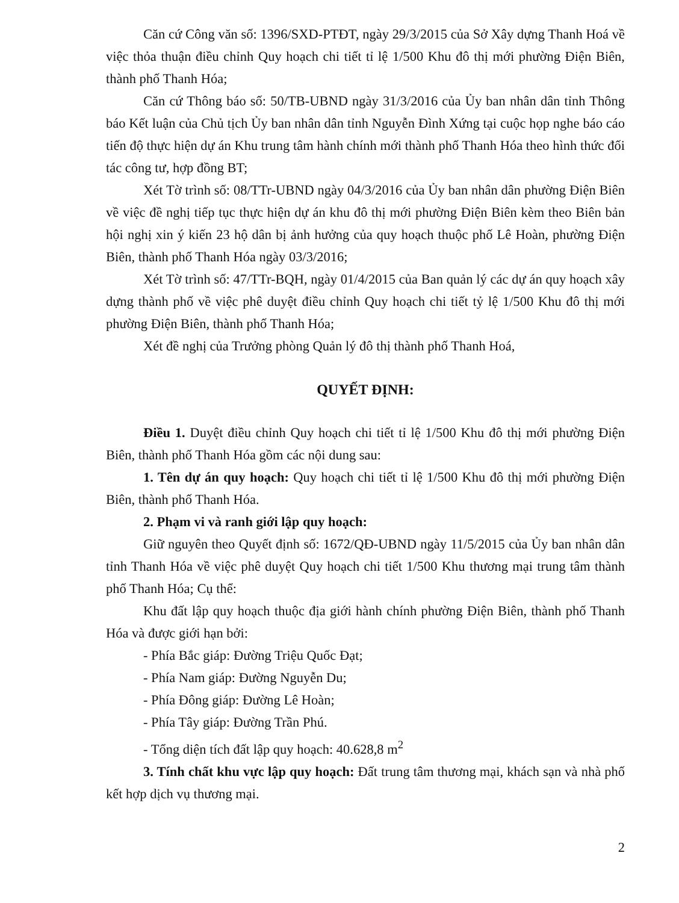Căn cứ Công văn số: 1396/SXD-PTĐT, ngày 29/3/2015 của Sở Xây dựng Thanh Hoá về việc thỏa thuận điều chỉnh Quy hoạch chi tiết tỉ lệ 1/500 Khu đô thị mới phường Điện Biên, thành phố Thanh Hóa;
Căn cứ Thông báo số: 50/TB-UBND ngày 31/3/2016 của Ủy ban nhân dân tỉnh Thông báo Kết luận của Chủ tịch Ủy ban nhân dân tỉnh Nguyễn Đình Xứng tại cuộc họp nghe báo cáo tiến độ thực hiện dự án Khu trung tâm hành chính mới thành phố Thanh Hóa theo hình thức đối tác công tư, hợp đồng BT;
Xét Tờ trình số: 08/TTr-UBND ngày 04/3/2016 của Ủy ban nhân dân phường Điện Biên về việc đề nghị tiếp tục thực hiện dự án khu đô thị mới phường Điện Biên kèm theo Biên bản hội nghị xin ý kiến 23 hộ dân bị ảnh hưởng của quy hoạch thuộc phố Lê Hoàn, phường Điện Biên, thành phố Thanh Hóa ngày 03/3/2016;
Xét Tờ trình số: 47/TTr-BQH, ngày 01/4/2015 của Ban quản lý các dự án quy hoạch xây dựng thành phố về việc phê duyệt điều chỉnh Quy hoạch chi tiết tỷ lệ 1/500 Khu đô thị mới phường Điện Biên, thành phố Thanh Hóa;
Xét đề nghị của Trưởng phòng Quản lý đô thị thành phố Thanh Hoá,
QUYẾT ĐỊNH:
Điều 1. Duyệt điều chỉnh Quy hoạch chi tiết tỉ lệ 1/500 Khu đô thị mới phường Điện Biên, thành phố Thanh Hóa gồm các nội dung sau:
1. Tên dự án quy hoạch: Quy hoạch chi tiết tỉ lệ 1/500 Khu đô thị mới phường Điện Biên, thành phố Thanh Hóa.
2. Phạm vi và ranh giới lập quy hoạch:
Giữ nguyên theo Quyết định số: 1672/QĐ-UBND ngày 11/5/2015 của Ủy ban nhân dân tỉnh Thanh Hóa về việc phê duyệt Quy hoạch chi tiết 1/500 Khu thương mại trung tâm thành phố Thanh Hóa; Cụ thể:
Khu đất lập quy hoạch thuộc địa giới hành chính phường Điện Biên, thành phố Thanh Hóa và được giới hạn bởi:
- Phía Bắc giáp: Đường Triệu Quốc Đạt;
- Phía Nam giáp: Đường Nguyễn Du;
- Phía Đông giáp: Đường Lê Hoàn;
- Phía Tây giáp: Đường Trần Phú.
- Tổng diện tích đất lập quy hoạch: 40.628,8 m<sup>2</sup>
3. Tính chất khu vực lập quy hoạch: Đất trung tâm thương mại, khách sạn và nhà phố kết hợp dịch vụ thương mại.
2